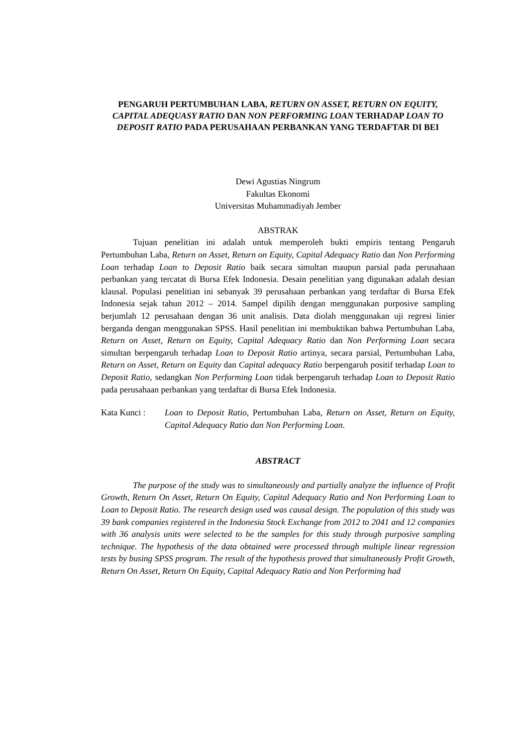PENGARUH PERTUMBUHAN LABA, RETURN ON ASSET, RETURN ON EQUITY, CAPITAL ADEQUASY RATIO DAN NON PERFORMING LOAN TERHADAP LOAN TO DEPOSIT RATIO PADA PERUSAHAAN PERBANKAN YANG TERDAFTAR DI BEI
Dewi Agustias Ningrum
Fakultas Ekonomi
Universitas Muhammadiyah Jember
ABSTRAK
Tujuan penelitian ini adalah untuk memperoleh bukti empiris tentang Pengaruh Pertumbuhan Laba, Return on Asset, Return on Equity, Capital Adequacy Ratio dan Non Performing Loan terhadap Loan to Deposit Ratio baik secara simultan maupun parsial pada perusahaan perbankan yang tercatat di Bursa Efek Indonesia. Desain penelitian yang digunakan adalah desian klausal. Populasi penelitian ini sebanyak 39 perusahaan perbankan yang terdaftar di Bursa Efek Indonesia sejak tahun 2012 – 2014. Sampel dipilih dengan menggunakan purposive sampling berjumlah 12 perusahaan dengan 36 unit analisis. Data diolah menggunakan uji regresi linier berganda dengan menggunakan SPSS. Hasil penelitian ini membuktikan bahwa Pertumbuhan Laba, Return on Asset, Return on Equity, Capital Adequacy Ratio dan Non Performing Loan secara simultan berpengaruh terhadap Loan to Deposit Ratio artinya, secara parsial, Pertumbuhan Laba, Return on Asset, Return on Equity dan Capital adequacy Ratio berpengaruh positif terhadap Loan to Deposit Ratio, sedangkan Non Performing Loan tidak berpengaruh terhadap Loan to Deposit Ratio pada perusahaan perbankan yang terdaftar di Bursa Efek Indonesia.
Kata Kunci : Loan to Deposit Ratio, Pertumbuhan Laba, Return on Asset, Return on Equity, Capital Adequacy Ratio dan Non Performing Loan.
ABSTRACT
The purpose of the study was to simultaneously and partially analyze the influence of Profit Growth, Return On Asset, Return On Equity, Capital Adequacy Ratio and Non Performing Loan to Loan to Deposit Ratio. The research design used was causal design. The population of this study was 39 bank companies registered in the Indonesia Stock Exchange from 2012 to 2041 and 12 companies with 36 analysis units were selected to be the samples for this study through purposive sampling technique. The hypothesis of the data obtained were processed through multiple linear regression tests by busing SPSS program. The result of the hypothesis proved that simultaneously Profit Growth, Return On Asset, Return On Equity, Capital Adequacy Ratio and Non Performing had